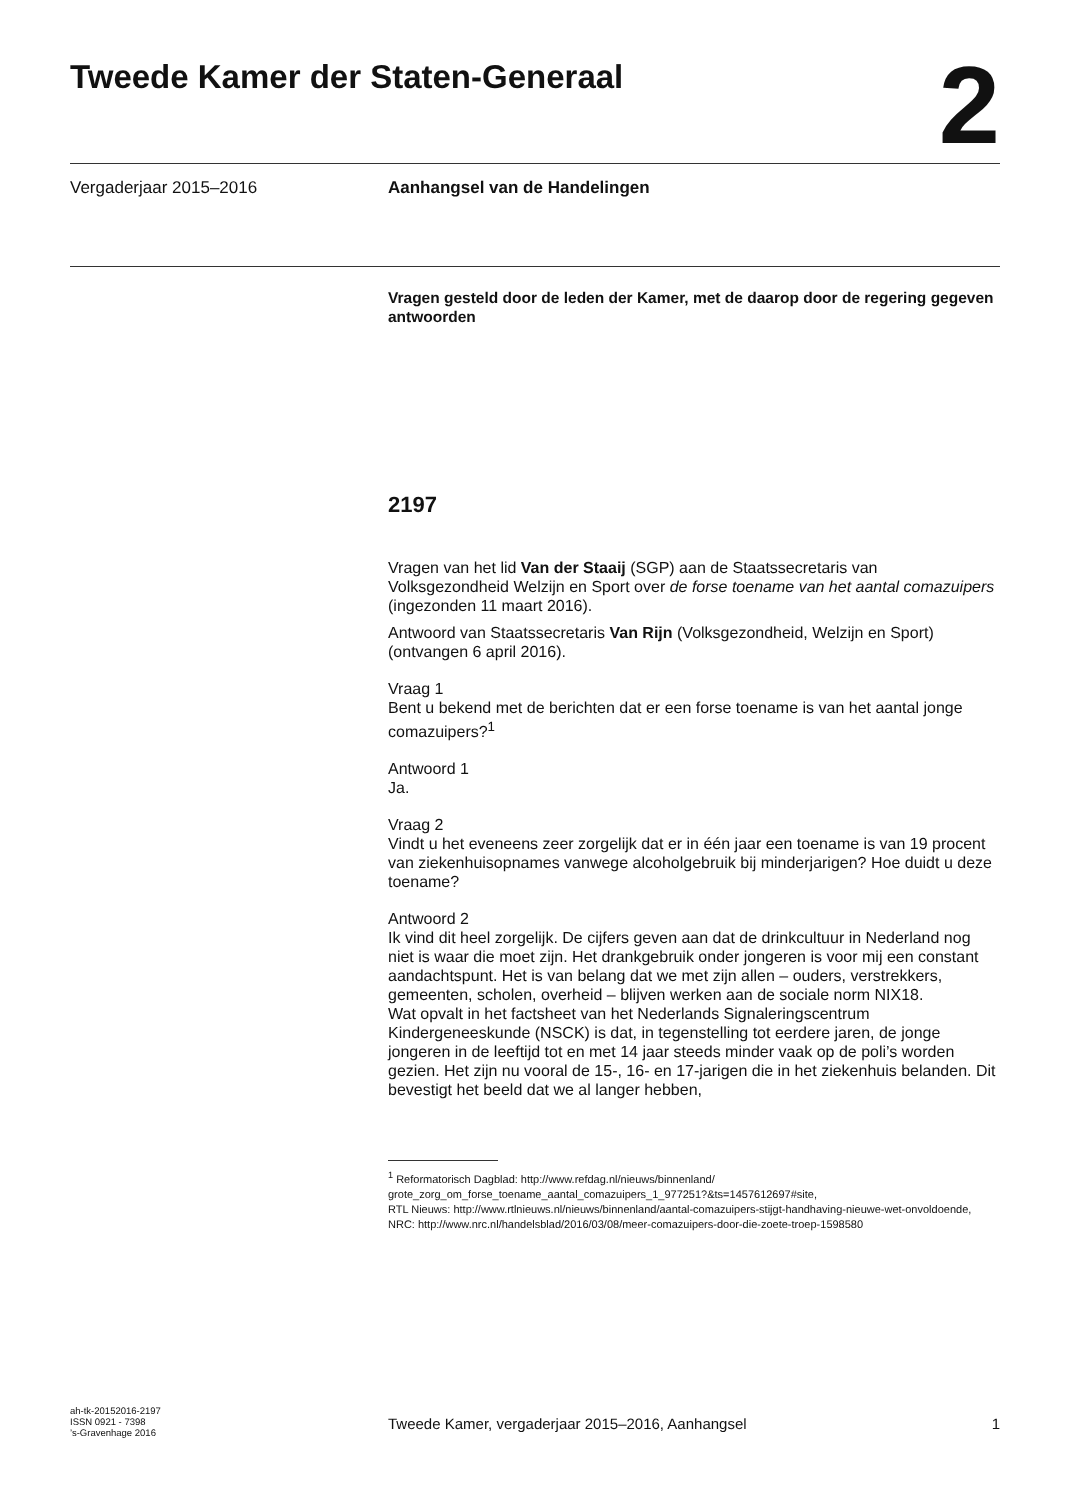Tweede Kamer der Staten-Generaal
2
Vergaderjaar 2015–2016 Aanhangsel van de Handelingen
Vragen gesteld door de leden der Kamer, met de daarop door de regering gegeven antwoorden
2197
Vragen van het lid Van der Staaij (SGP) aan de Staatssecretaris van Volksgezondheid Welzijn en Sport over de forse toename van het aantal comazuipers (ingezonden 11 maart 2016).
Antwoord van Staatssecretaris Van Rijn (Volksgezondheid, Welzijn en Sport) (ontvangen 6 april 2016).
Vraag 1
Bent u bekend met de berichten dat er een forse toename is van het aantal jonge comazuipers?<sup>1</sup>
Antwoord 1
Ja.
Vraag 2
Vindt u het eveneens zeer zorgelijk dat er in één jaar een toename is van 19 procent van ziekenhuisopnames vanwege alcoholgebruik bij minderjarigen? Hoe duidt u deze toename?
Antwoord 2
Ik vind dit heel zorgelijk. De cijfers geven aan dat de drinkcultuur in Nederland nog niet is waar die moet zijn. Het drankgebruik onder jongeren is voor mij een constant aandachtspunt. Het is van belang dat we met zijn allen – ouders, verstrekkers, gemeenten, scholen, overheid – blijven werken aan de sociale norm NIX18.
Wat opvalt in het factsheet van het Nederlands Signaleringscentrum Kindergeneeskunde (NSCK) is dat, in tegenstelling tot eerdere jaren, de jonge jongeren in de leeftijd tot en met 14 jaar steeds minder vaak op de poli’s worden gezien. Het zijn nu vooral de 15-, 16- en 17-jarigen die in het ziekenhuis belanden. Dit bevestigt het beeld dat we al langer hebben,
<sup>1</sup> Reformatorisch Dagblad: http://www.refdag.nl/nieuws/binnenland/ grote_zorg_om_forse_toename_aantal_comazuipers_1_977251?&ts=1457612697#site,
RTL Nieuws: http://www.rtlnieuws.nl/nieuws/binnenland/aantal-comazuipers-stijgt-handhaving-nieuwe-wet-onvoldoende,
NRC: http://www.nrc.nl/handelsblad/2016/03/08/meer-comazuipers-door-die-zoete-troep-1598580
ah-tk-20152016-2197
ISSN 0921 - 7398
’s-Gravenhage 2016
Tweede Kamer, vergaderjaar 2015–2016, Aanhangsel 1